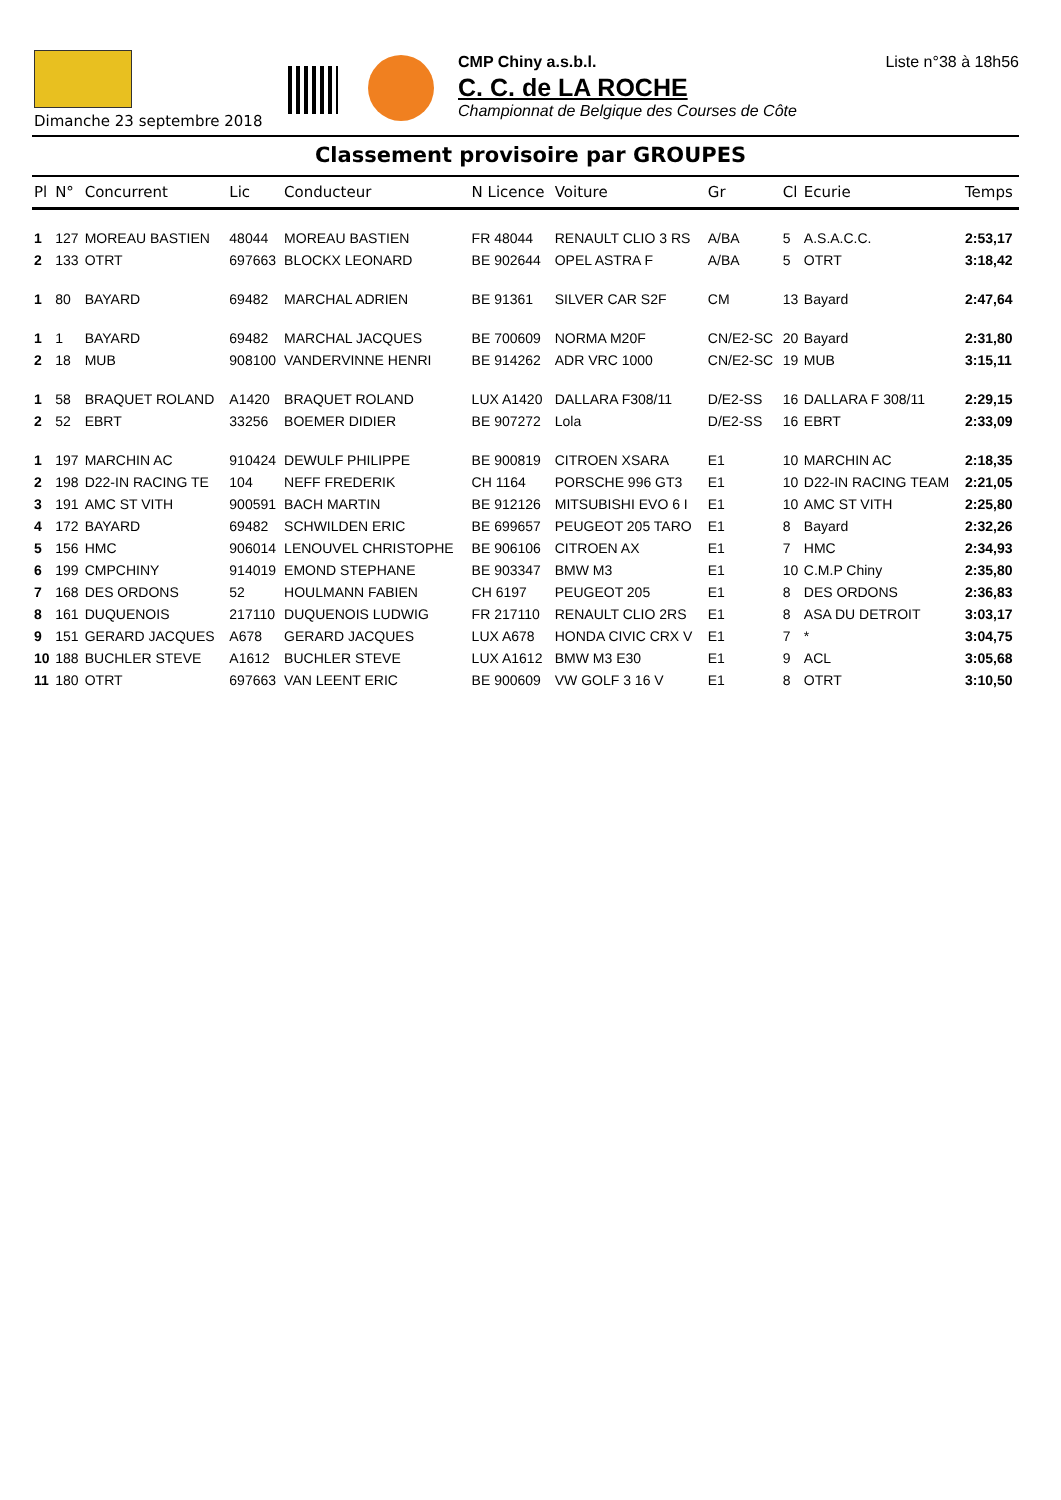Dimanche 23 septembre 2018
CMP Chiny a.s.b.l.
C. C. de LA ROCHE
Championnat de Belgique des Courses de Côte
Liste n°38 à 18h56
Classement provisoire par GROUPES
| Pl | N° | Concurrent | Lic | Conducteur | N Licence | Voiture | Gr | Cl | Ecurie | Temps |
| --- | --- | --- | --- | --- | --- | --- | --- | --- | --- | --- |
| 1 | 127 | MOREAU BASTIEN | 48044 | MOREAU BASTIEN | FR 48044 | RENAULT CLIO 3 RS | A/BA | 5 | A.S.A.C.C. | 2:53,17 |
| 2 | 133 | OTRT | 697663 | BLOCKX LEONARD | BE 902644 | OPEL ASTRA F | A/BA | 5 | OTRT | 3:18,42 |
| 1 | 80 | BAYARD | 69482 | MARCHAL ADRIEN | BE 91361 | SILVER CAR S2F | CM | 13 | Bayard | 2:47,64 |
| 1 | 1 | BAYARD | 69482 | MARCHAL JACQUES | BE 700609 | NORMA M20F | CN/E2-SC | 20 | Bayard | 2:31,80 |
| 2 | 18 | MUB | 908100 | VANDERVINNE HENRI | BE 914262 | ADR VRC 1000 | CN/E2-SC | 19 | MUB | 3:15,11 |
| 1 | 58 | BRAQUET ROLAND | A1420 | BRAQUET ROLAND | LUX A1420 | DALLARA F308/11 | D/E2-SS | 16 | DALLARA F 308/11 | 2:29,15 |
| 2 | 52 | EBRT | 33256 | BOEMER DIDIER | BE 907272 | Lola | D/E2-SS | 16 | EBRT | 2:33,09 |
| 1 | 197 | MARCHIN AC | 910424 | DEWULF PHILIPPE | BE 900819 | CITROEN XSARA | E1 | 10 | MARCHIN AC | 2:18,35 |
| 2 | 198 | D22-IN RACING TE | 104 | NEFF FREDERIK | CH 1164 | PORSCHE 996 GT3 | E1 | 10 | D22-IN RACING TEAM | 2:21,05 |
| 3 | 191 | AMC ST VITH | 900591 | BACH MARTIN | BE 912126 | MITSUBISHI EVO 6 I | E1 | 10 | AMC ST VITH | 2:25,80 |
| 4 | 172 | BAYARD | 69482 | SCHWILDEN ERIC | BE 699657 | PEUGEOT 205 TARO | E1 | 8 | Bayard | 2:32,26 |
| 5 | 156 | HMC | 906014 | LENOUVEL CHRISTOPHE | BE 906106 | CITROEN AX | E1 | 7 | HMC | 2:34,93 |
| 6 | 199 | CMPCHINY | 914019 | EMOND STEPHANE | BE 903347 | BMW M3 | E1 | 10 | C.M.P Chiny | 2:35,80 |
| 7 | 168 | DES ORDONS | 52 | HOULMANN FABIEN | CH 6197 | PEUGEOT 205 | E1 | 8 | DES ORDONS | 2:36,83 |
| 8 | 161 | DUQUENOIS | 217110 | DUQUENOIS LUDWIG | FR 217110 | RENAULT CLIO 2RS | E1 | 8 | ASA DU DETROIT | 3:03,17 |
| 9 | 151 | GERARD JACQUES | A678 | GERARD JACQUES | LUX A678 | HONDA CIVIC CRX V | E1 | 7 | * | 3:04,75 |
| 10 | 188 | BUCHLER STEVE | A1612 | BUCHLER STEVE | LUX A1612 | BMW M3 E30 | E1 | 9 | ACL | 3:05,68 |
| 11 | 180 | OTRT | 697663 | VAN LEENT ERIC | BE 900609 | VW GOLF 3 16 V | E1 | 8 | OTRT | 3:10,50 |